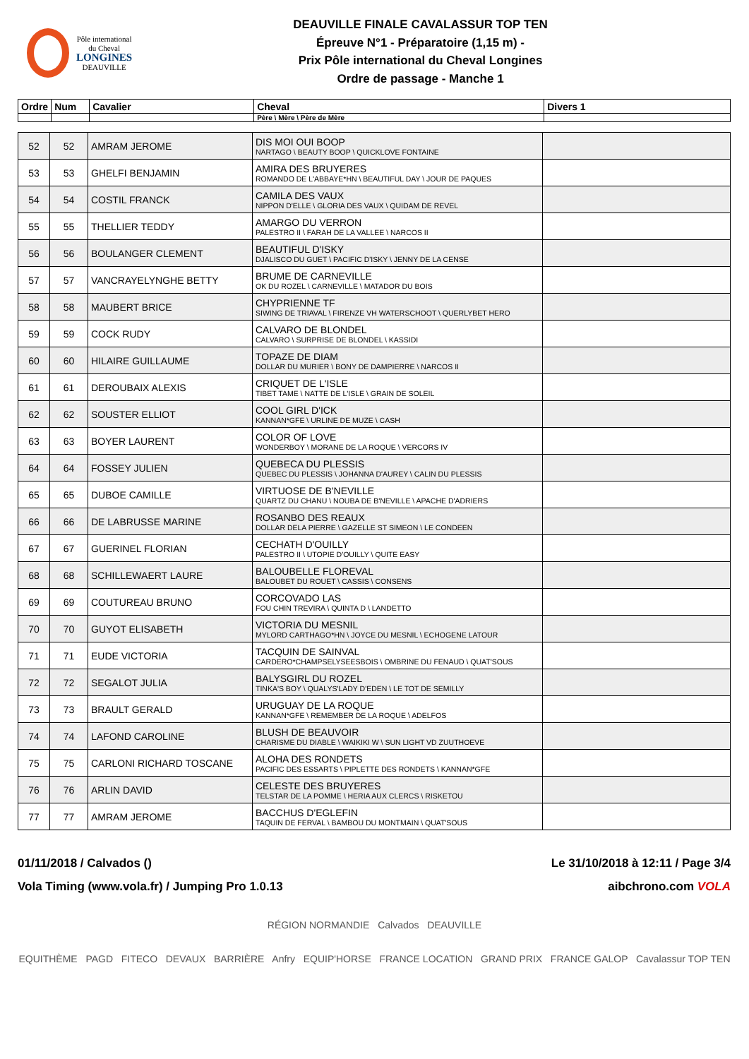Pôle international
du Cheval
LONGINES
DEAUVILLE
DEAUVILLE FINALE CAVALASSUR TOP TEN
Épreuve N°1 - Préparatoire (1,15 m) -
Prix Pôle international du Cheval Longines
Ordre de passage - Manche 1
| Ordre | Num | Cavalier | Cheval | Divers 1 |
| --- | --- | --- | --- | --- |
| | | | Père \ Mère \ Père de Mère | |
| 52 | 52 | AMRAM JEROME | DIS MOI OUI BOOP NARTAGO \ BEAUTY BOOP \ QUICKLOVE FONTAINE | |
| 53 | 53 | GHELFI BENJAMIN | AMIRA DES BRUYERES ROMANDO DE L'ABBAYE*HN \ BEAUTIFUL DAY \ JOUR DE PAQUES | |
| 54 | 54 | COSTIL FRANCK | CAMILA DES VAUX NIPPON D'ELLE \ GLORIA DES VAUX \ QUIDAM DE REVEL | |
| 55 | 55 | THELLIER TEDDY | AMARGO DU VERRON PALESTRO II \ FARAH DE LA VALLEE \ NARCOS II | |
| 56 | 56 | BOULANGER CLEMENT | BEAUTIFUL D'ISKY DJALISCO DU GUET \ PACIFIC D'ISKY \ JENNY DE LA CENSE | |
| 57 | 57 | VANCRAYELYNGHE BETTY | BRUME DE CARNEVILLE OK DU ROZEL \ CARNEVILLE \ MATADOR DU BOIS | |
| 58 | 58 | MAUBERT BRICE | CHYPRIENNE TF SIWING DE TRIAVAL \ FIRENZE VH WATERSCHOOT \ QUERLYBET HERO | |
| 59 | 59 | COCK RUDY | CALVARO DE BLONDEL CALVARO \ SURPRISE DE BLONDEL \ KASSIDI | |
| 60 | 60 | HILAIRE GUILLAUME | TOPAZE DE DIAM DOLLAR DU MURIER \ BONY DE DAMPIERRE \ NARCOS II | |
| 61 | 61 | DEROUBAIX ALEXIS | CRIQUET DE L'ISLE TIBET TAME \ NATTE DE L'ISLE \ GRAIN DE SOLEIL | |
| 62 | 62 | SOUSTER ELLIOT | COOL GIRL D'ICK KANNAN*GFE \ URLINE DE MUZE \ CASH | |
| 63 | 63 | BOYER LAURENT | COLOR OF LOVE WONDERBOY \ MORANE DE LA ROQUE \ VERCORS IV | |
| 64 | 64 | FOSSEY JULIEN | QUEBECA DU PLESSIS QUEBEC DU PLESSIS \ JOHANNA D'AUREY \ CALIN DU PLESSIS | |
| 65 | 65 | DUBOE CAMILLE | VIRTUOSE DE B'NEVILLE QUARTZ DU CHANU \ NOUBA DE B'NEVILLE \ APACHE D'ADRIERS | |
| 66 | 66 | DE LABRUSSE MARINE | ROSANBO DES REAUX DOLLAR DELA PIERRE \ GAZELLE ST SIMEON \ LE CONDEEN | |
| 67 | 67 | GUERINEL FLORIAN | CECHATH D'OUILLY PALESTRO II \ UTOPIE D'OUILLY \ QUITE EASY | |
| 68 | 68 | SCHILLEWAERT LAURE | BALOUBELLE FLOREVAL BALOUBET DU ROUET \ CASSIS \ CONSENS | |
| 69 | 69 | COUTUREAU BRUNO | CORCOVADO LAS FOU CHIN TREVIRA \ QUINTA D \ LANDETTO | |
| 70 | 70 | GUYOT ELISABETH | VICTORIA DU MESNIL MYLORD CARTHAGO*HN \ JOYCE DU MESNIL \ ECHOGENE LATOUR | |
| 71 | 71 | EUDE VICTORIA | TACQUIN DE SAINVAL CARDERO*CHAMPSELYSEESBOIS \ OMBRINE DU FENAUD \ QUAT'SOUS | |
| 72 | 72 | SEGALOT JULIA | BALYSGIRL DU ROZEL TINKA'S BOY \ QUALYS'LADY D'EDEN \ LE TOT DE SEMILLY | |
| 73 | 73 | BRAULT GERALD | URUGUAY DE LA ROQUE KANNAN*GFE \ REMEMBER DE LA ROQUE \ ADELFOS | |
| 74 | 74 | LAFOND CAROLINE | BLUSH DE BEAUVOIR CHARISME DU DIABLE \ WAIKIKI W \ SUN LIGHT VD ZUUTHOEVE | |
| 75 | 75 | CARLONI RICHARD TOSCANE | ALOHA DES RONDETS PACIFIC DES ESSARTS \ PIPLETTE DES RONDETS \ KANNAN*GFE | |
| 76 | 76 | ARLIN DAVID | CELESTE DES BRUYERES TELSTAR DE LA POMME \ HERIA AUX CLERCS \ RISKETOU | |
| 77 | 77 | AMRAM JEROME | BACCHUS D'EGLEFIN TAQUIN DE FERVAL \ BAMBOU DU MONTMAIN \ QUAT'SOUS | |
01/11/2018 / Calvados ()
Vola Timing (www.vola.fr) / Jumping Pro 1.0.13
Le 31/10/2018 à 12:11 / Page 3/4
aibchrono.com VOLA
RÉGION NORMANDIE Calvados DEAUVILLE
EQUITHÈME PAGD FITECO DEVAUX BARRIÈRE Anfry EQUIP'HORSE FRANCE LOCATION GRAND PRIX FRANCE GALOP Cavalassur TOP TEN